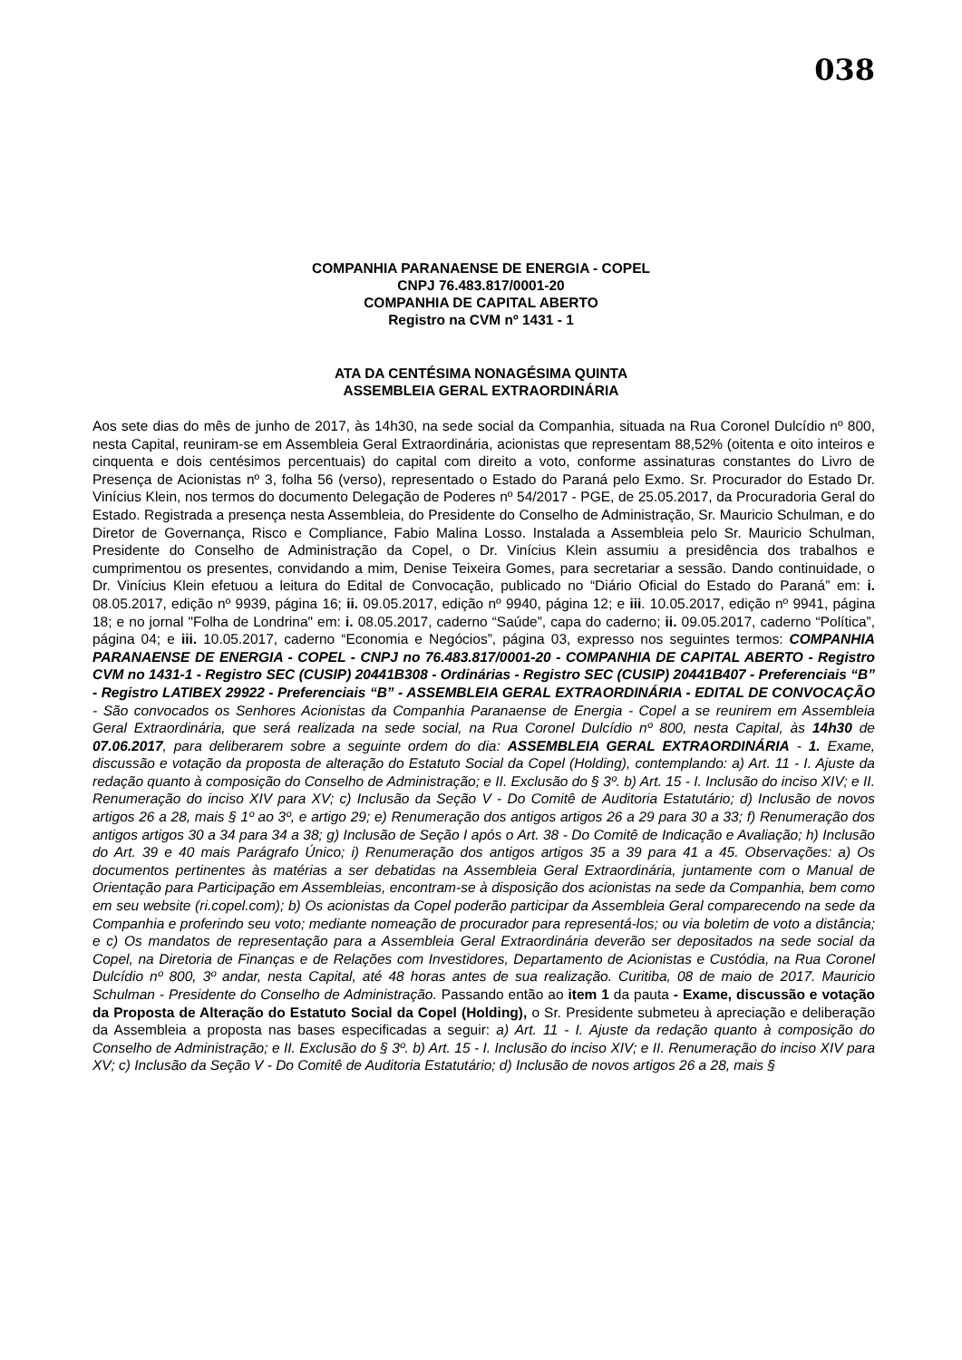038
COMPANHIA PARANAENSE DE ENERGIA - COPEL
CNPJ 76.483.817/0001-20
COMPANHIA DE CAPITAL ABERTO
Registro na CVM nº 1431 - 1
ATA DA CENTÉSIMA NONAGÉSIMA QUINTA
ASSEMBLEIA GERAL EXTRAORDINÁRIA
Aos sete dias do mês de junho de 2017, às 14h30, na sede social da Companhia, situada na Rua Coronel Dulcídio nº 800, nesta Capital, reuniram-se em Assembleia Geral Extraordinária, acionistas que representam 88,52% (oitenta e oito inteiros e cinquenta e dois centésimos percentuais) do capital com direito a voto, conforme assinaturas constantes do Livro de Presença de Acionistas nº 3, folha 56 (verso), representado o Estado do Paraná pelo Exmo. Sr. Procurador do Estado Dr. Vinícius Klein, nos termos do documento Delegação de Poderes nº 54/2017 - PGE, de 25.05.2017, da Procuradoria Geral do Estado. Registrada a presença nesta Assembleia, do Presidente do Conselho de Administração, Sr. Mauricio Schulman, e do Diretor de Governança, Risco e Compliance, Fabio Malina Losso. Instalada a Assembleia pelo Sr. Mauricio Schulman, Presidente do Conselho de Administração da Copel, o Dr. Vinícius Klein assumiu a presidência dos trabalhos e cumprimentou os presentes, convidando a mim, Denise Teixeira Gomes, para secretariar a sessão. Dando continuidade, o Dr. Vinícius Klein efetuou a leitura do Edital de Convocação, publicado no “Diário Oficial do Estado do Paraná” em: i. 08.05.2017, edição nº 9939, página 16; ii. 09.05.2017, edição nº 9940, página 12; e iii. 10.05.2017, edição nº 9941, página 18; e no jornal "Folha de Londrina" em: i. 08.05.2017, caderno “Saúde”, capa do caderno; ii. 09.05.2017, caderno “Política”, página 04; e iii. 10.05.2017, caderno “Economia e Negócios”, página 03, expresso nos seguintes termos: COMPANHIA PARANAENSE DE ENERGIA - COPEL - CNPJ no 76.483.817/0001-20 - COMPANHIA DE CAPITAL ABERTO - Registro CVM no 1431-1 - Registro SEC (CUSIP) 20441B308 - Ordinárias - Registro SEC (CUSIP) 20441B407 - Preferenciais “B” - Registro LATIBEX 29922 - Preferenciais “B” - ASSEMBLEIA GERAL EXTRAORDINÁRIA - EDITAL DE CONVOCAÇÃO - São convocados os Senhores Acionistas da Companhia Paranaense de Energia - Copel a se reunirem em Assembleia Geral Extraordinária, que será realizada na sede social, na Rua Coronel Dulcídio nº 800, nesta Capital, às 14h30 de 07.06.2017, para deliberarem sobre a seguinte ordem do dia: ASSEMBLEIA GERAL EXTRAORDINÁRIA - 1. Exame, discussão e votação da proposta de alteração do Estatuto Social da Copel (Holding), contemplando: a) Art. 11 - I. Ajuste da redação quanto à composição do Conselho de Administração; e II. Exclusão do § 3º. b) Art. 15 - I. Inclusão do inciso XIV; e II. Renumeração do inciso XIV para XV; c) Inclusão da Seção V - Do Comitê de Auditoria Estatutário; d) Inclusão de novos artigos 26 a 28, mais § 1º ao 3º, e artigo 29; e) Renumeração dos antigos artigos 26 a 29 para 30 a 33; f) Renumeração dos antigos artigos 30 a 34 para 34 a 38; g) Inclusão de Seção I após o Art. 38 - Do Comitê de Indicação e Avaliação; h) Inclusão do Art. 39 e 40 mais Parágrafo Único; i) Renumeração dos antigos artigos 35 a 39 para 41 a 45. Observações: a) Os documentos pertinentes às matérias a ser debatidas na Assembleia Geral Extraordinária, juntamente com o Manual de Orientação para Participação em Assembleias, encontram-se à disposição dos acionistas na sede da Companhia, bem como em seu website (ri.copel.com); b) Os acionistas da Copel poderão participar da Assembleia Geral comparecendo na sede da Companhia e proferindo seu voto; mediante nomeação de procurador para representá-los; ou via boletim de voto a distância; e c) Os mandatos de representação para a Assembleia Geral Extraordinária deverão ser depositados na sede social da Copel, na Diretoria de Finanças e de Relações com Investidores, Departamento de Acionistas e Custódia, na Rua Coronel Dulcídio nº 800, 3º andar, nesta Capital, até 48 horas antes de sua realização. Curitiba, 08 de maio de 2017. Mauricio Schulman - Presidente do Conselho de Administração. Passando então ao item 1 da pauta - Exame, discussão e votação da Proposta de Alteração do Estatuto Social da Copel (Holding), o Sr. Presidente submeteu à apreciação e deliberação da Assembleia a proposta nas bases especificadas a seguir: a) Art. 11 - I. Ajuste da redação quanto à composição do Conselho de Administração; e II. Exclusão do § 3º. b) Art. 15 - I. Inclusão do inciso XIV; e II. Renumeração do inciso XIV para XV; c) Inclusão da Seção V - Do Comitê de Auditoria Estatutário; d) Inclusão de novos artigos 26 a 28, mais §